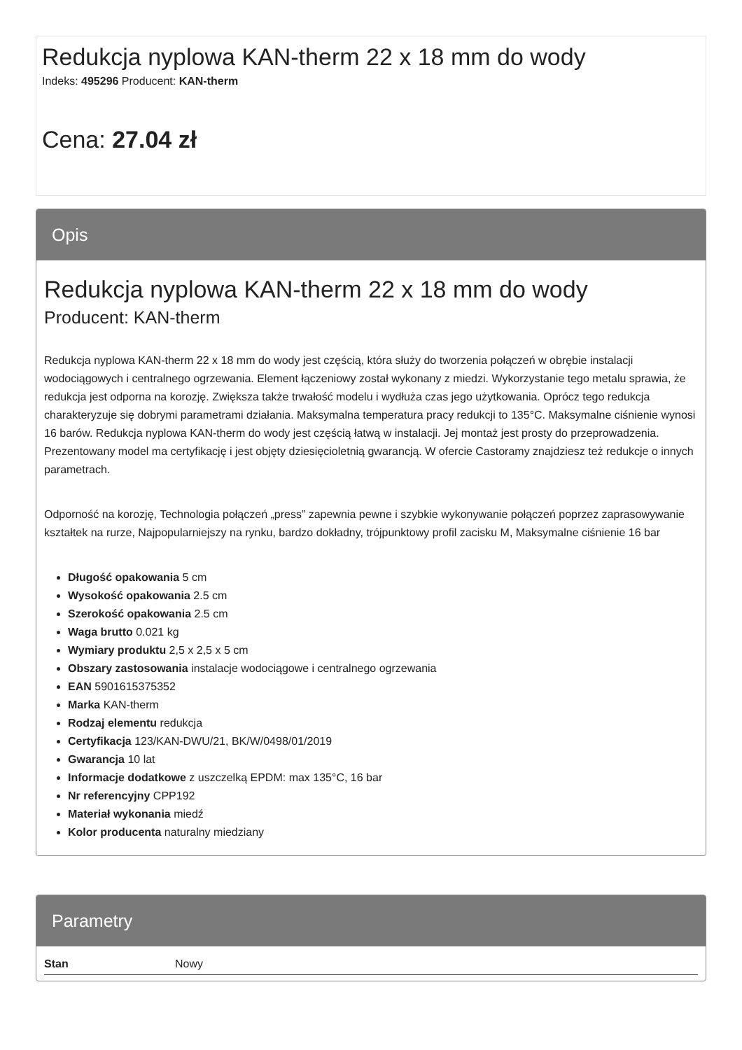Redukcja nyplowa KAN-therm 22 x 18 mm do wody
Indeks: 495296 Producent: KAN-therm
Cena: 27.04 zł
Opis
Redukcja nyplowa KAN-therm 22 x 18 mm do wody
Producent: KAN-therm
Redukcja nyplowa KAN-therm 22 x 18 mm do wody jest częścią, która służy do tworzenia połączeń w obrębie instalacji wodociągowych i centralnego ogrzewania. Element łączeniowy został wykonany z miedzi. Wykorzystanie tego metalu sprawia, że redukcja jest odporna na korozję. Zwiększa także trwałość modelu i wydłuża czas jego użytkowania. Oprócz tego redukcja charakteryzuje się dobrymi parametrami działania. Maksymalna temperatura pracy redukcji to 135°C. Maksymalne ciśnienie wynosi 16 barów. Redukcja nyplowa KAN-therm do wody jest częścią łatwą w instalacji. Jej montaż jest prosty do przeprowadzenia. Prezentowany model ma certyfikację i jest objęty dziesięcioletnią gwarancją. W ofercie Castoramy znajdziesz też redukcje o innych parametrach.
Odporność na korozję, Technologia połączeń „press” zapewnia pewne i szybkie wykonywanie połączeń poprzez zaprasowywanie kształtek na rurze, Najpopularniejszy na rynku, bardzo dokładny, trójpunktowy profil zacisku M, Maksymalne ciśnienie 16 bar
Długość opakowania 5 cm
Wysokość opakowania 2.5 cm
Szerokość opakowania 2.5 cm
Waga brutto 0.021 kg
Wymiary produktu 2,5 x 2,5 x 5 cm
Obszary zastosowania instalacje wodociągowe i centralnego ogrzewania
EAN 5901615375352
Marka KAN-therm
Rodzaj elementu redukcja
Certyfikacja 123/KAN-DWU/21, BK/W/0498/01/2019
Gwarancja 10 lat
Informacje dodatkowe z uszczelką EPDM: max 135°C, 16 bar
Nr referencyjny CPP192
Materiał wykonania miedź
Kolor producenta naturalny miedziany
Parametry
| Stan | Nowy |